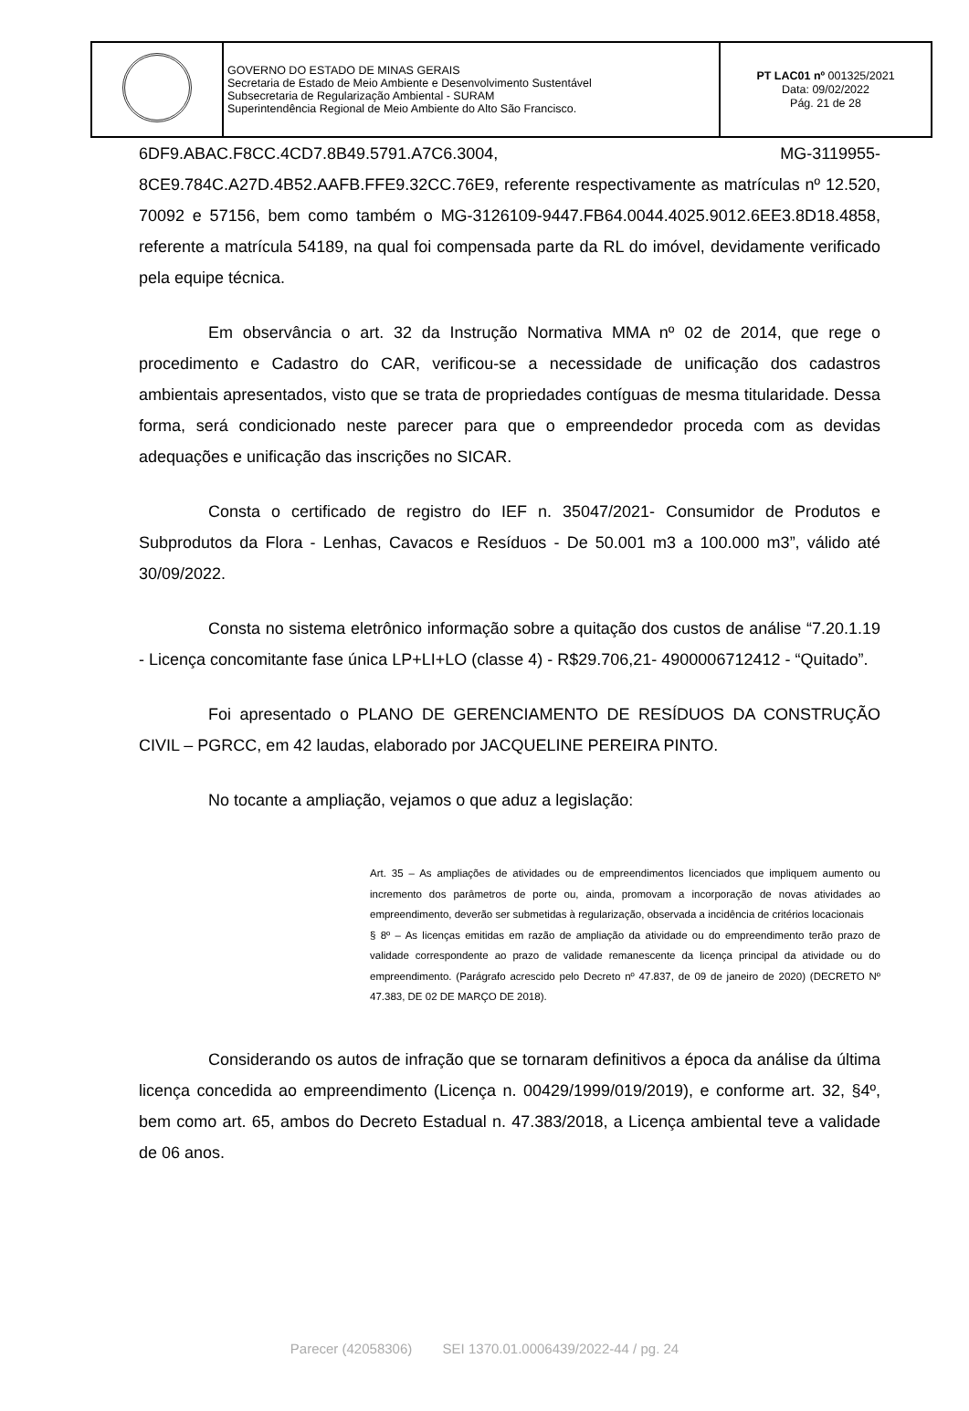| | GOVERNO DO ESTADO DE MINAS GERAIS Secretaria de Estado de Meio Ambiente e Desenvolvimento Sustentável Subsecretaria de Regularização Ambiental - SURAM Superintendência Regional de Meio Ambiente do Alto São Francisco. | PT LAC01 nº 001325/2021 Data: 09/02/2022 Pág. 21 de 28 |
6DF9.ABAC.F8CC.4CD7.8B49.5791.A7C6.3004, MG-3119955-
8CE9.784C.A27D.4B52.AAFB.FFE9.32CC.76E9, referente respectivamente as matrículas nº 12.520, 70092 e 57156, bem como também o MG-3126109-9447.FB64.0044.4025.9012.6EE3.8D18.4858, referente a matrícula 54189, na qual foi compensada parte da RL do imóvel, devidamente verificado pela equipe técnica.
Em observância o art. 32 da Instrução Normativa MMA nº 02 de 2014, que rege o procedimento e Cadastro do CAR, verificou-se a necessidade de unificação dos cadastros ambientais apresentados, visto que se trata de propriedades contíguas de mesma titularidade. Dessa forma, será condicionado neste parecer para que o empreendedor proceda com as devidas adequações e unificação das inscrições no SICAR.
Consta o certificado de registro do IEF n. 35047/2021- Consumidor de Produtos e Subprodutos da Flora - Lenhas, Cavacos e Resíduos - De 50.001 m3 a 100.000 m3”, válido até 30/09/2022.
Consta no sistema eletrônico informação sobre a quitação dos custos de análise “7.20.1.19 - Licença concomitante fase única LP+LI+LO (classe 4) - R$29.706,21- 4900006712412 - “Quitado”.
Foi apresentado o PLANO DE GERENCIAMENTO DE RESÍDUOS DA CONSTRUÇÃO CIVIL – PGRCC, em 42 laudas, elaborado por JACQUELINE PEREIRA PINTO.
No tocante a ampliação, vejamos o que aduz a legislação:
Art. 35 – As ampliações de atividades ou de empreendimentos licenciados que impliquem aumento ou incremento dos parâmetros de porte ou, ainda, promovam a incorporação de novas atividades ao empreendimento, deverão ser submetidas à regularização, observada a incidência de critérios locacionais
§ 8º – As licenças emitidas em razão de ampliação da atividade ou do empreendimento terão prazo de validade correspondente ao prazo de validade remanescente da licença principal da atividade ou do empreendimento. (Parágrafo acrescido pelo Decreto nº 47.837, de 09 de janeiro de 2020) (DECRETO Nº 47.383, DE 02 DE MARÇO DE 2018).
Considerando os autos de infração que se tornaram definitivos a época da análise da última licença concedida ao empreendimento (Licença n. 00429/1999/019/2019), e conforme art. 32, §4º, bem como art. 65, ambos do Decreto Estadual n. 47.383/2018, a Licença ambiental teve a validade de 06 anos.
Parecer (42058306) SEI 1370.01.0006439/2022-44 / pg. 24